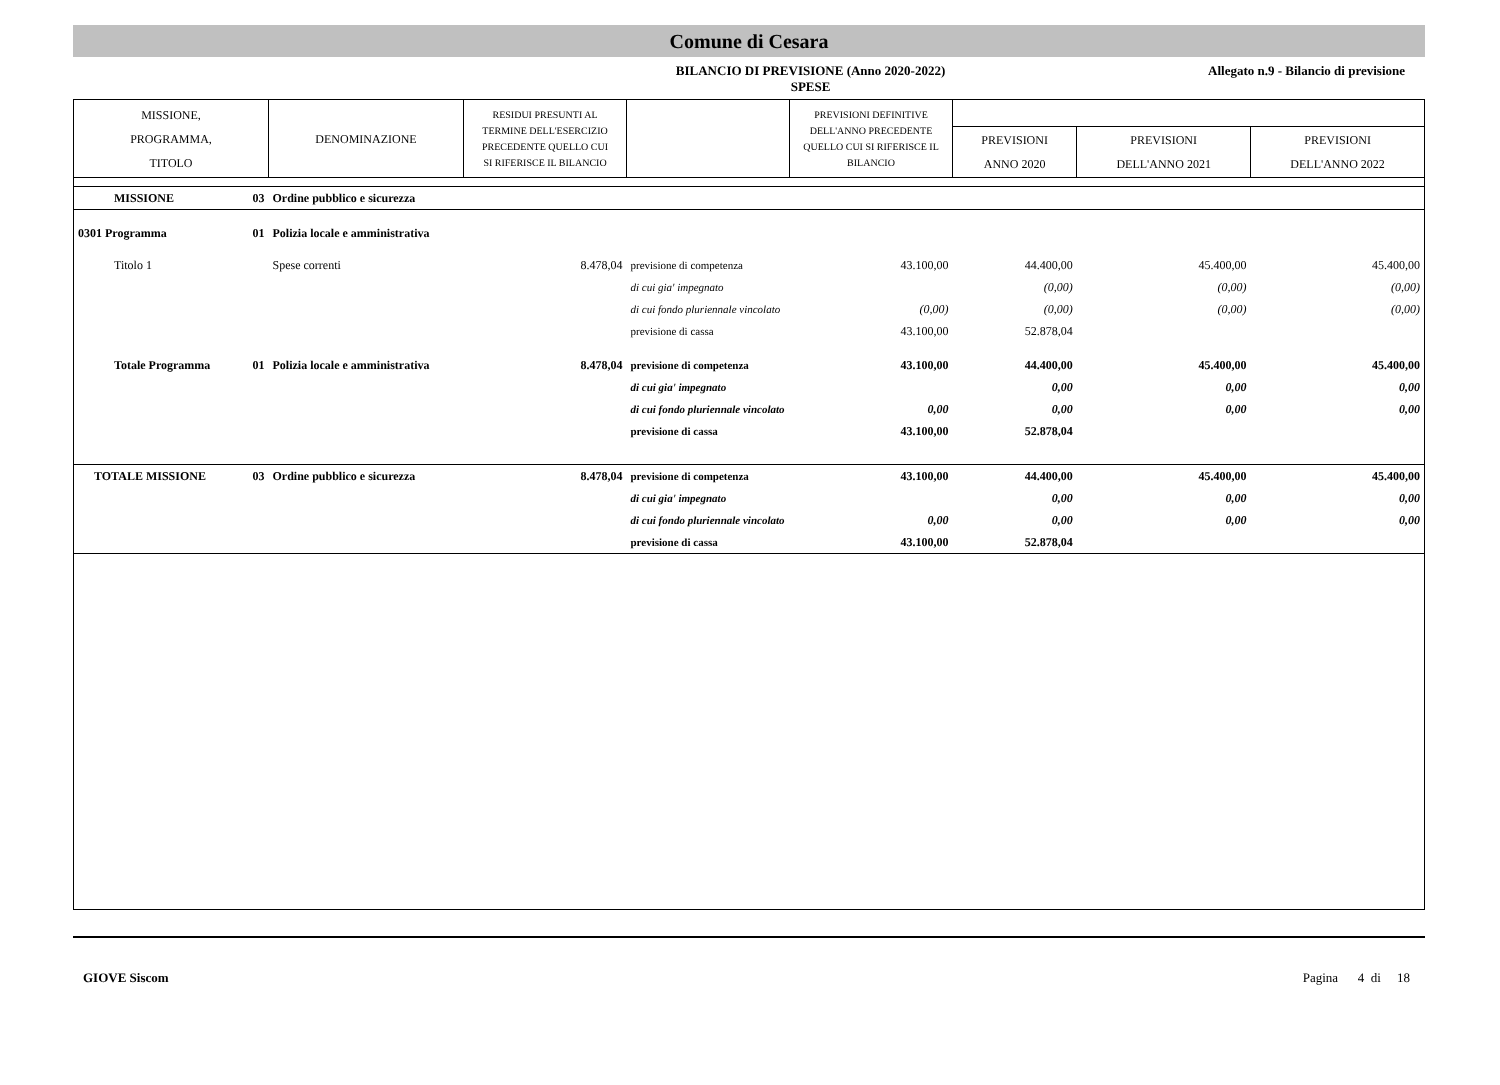Comune di Cesara
BILANCIO DI PREVISIONE (Anno 2020-2022)
SPESE
Allegato n.9 - Bilancio di previsione
| MISSIONE, PROGRAMMA, TITOLO | DENOMINAZIONE | RESIDUI PRESUNTI AL TERMINE DELL'ESERCIZIO PRECEDENTE QUELLO CUI SI RIFERISCE IL BILANCIO | | PREVISIONI DEFINITIVE DELL'ANNO PRECEDENTE QUELLO CUI SI RIFERISCE IL BILANCIO | | | |
| --- | --- | --- | --- | --- | --- | --- | --- |
| | | | | | PREVISIONI ANNO 2020 | PREVISIONI DELL'ANNO 2021 | PREVISIONI DELL'ANNO 2022 |
| MISSIONE 03 | Ordine pubblico e sicurezza | | | | | | |
| 0301 Programma 01 | Polizia locale e amministrativa | | | | | | |
| Titolo 1 | Spese correnti | 8.478,04 | previsione di competenza | 43.100,00 | 44.400,00 | 45.400,00 | 45.400,00 |
| | | | di cui gia' impegnato | | (0,00) | (0,00) | (0,00) |
| | | | di cui fondo pluriennale vincolato | (0,00) | (0,00) | (0,00) | (0,00) |
| | | | previsione di cassa | 43.100,00 | 52.878,04 | | |
| Totale Programma 01 | Polizia locale e amministrativa | 8.478,04 | previsione di competenza | 43.100,00 | 44.400,00 | 45.400,00 | 45.400,00 |
| | | | di cui gia' impegnato | | 0,00 | 0,00 | 0,00 |
| | | | di cui fondo pluriennale vincolato | 0,00 | 0,00 | 0,00 | 0,00 |
| | | | previsione di cassa | 43.100,00 | 52.878,04 | | |
| TOTALE MISSIONE 03 | Ordine pubblico e sicurezza | 8.478,04 | previsione di competenza | 43.100,00 | 44.400,00 | 45.400,00 | 45.400,00 |
| | | | di cui gia' impegnato | | 0,00 | 0,00 | 0,00 |
| | | | di cui fondo pluriennale vincolato | 0,00 | 0,00 | 0,00 | 0,00 |
| | | | previsione di cassa | 43.100,00 | 52.878,04 | | |
GIOVE Siscom Pagina 4 di 18